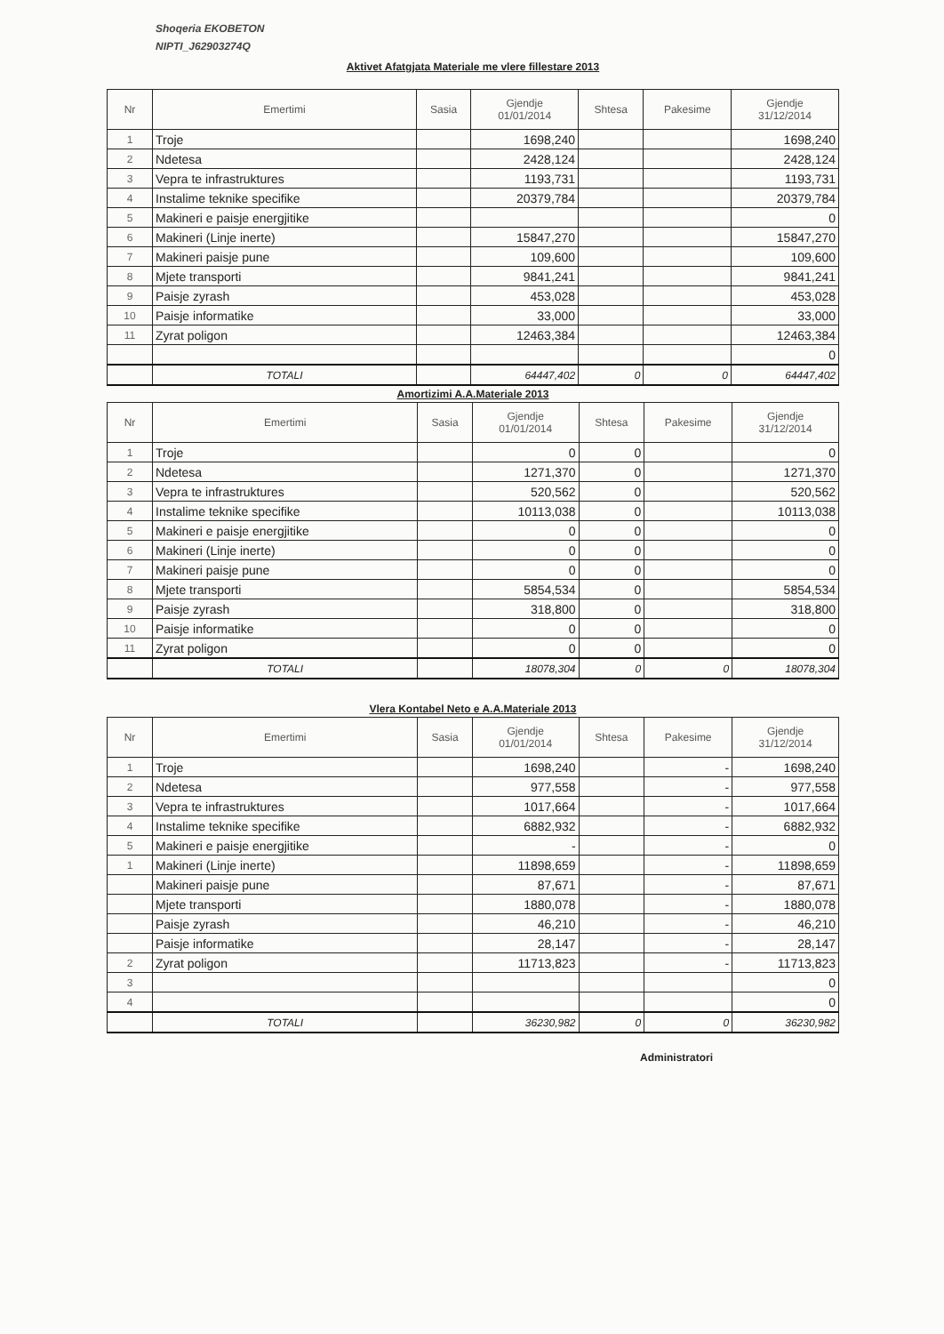Shoqeria EKOBETON
NIPTI_J62903274Q
Aktivet Afatgjata Materiale me vlere fillestare 2013
| Nr | Emertimi | Sasia | Gjendje 01/01/2014 | Shtesa | Pakesime | Gjendje 31/12/2014 |
| --- | --- | --- | --- | --- | --- | --- |
| 1 | Troje | | 1698,240 | | | 1698,240 |
| 2 | Ndetesa | | 2428,124 | | | 2428,124 |
| 3 | Vepra te infrastruktures | | 1193,731 | | | 1193,731 |
| 4 | Instalime teknike specifike | | 20379,784 | | | 20379,784 |
| 5 | Makineri e paisje energjitike | | | | | 0 |
| 6 | Makineri (Linje inerte) | | 15847,270 | | | 15847,270 |
| 7 | Makineri paisje pune | | 109,600 | | | 109,600 |
| 8 | Mjete transporti | | 9841,241 | | | 9841,241 |
| 9 | Paisje zyrash | | 453,028 | | | 453,028 |
| 10 | Paisje informatike | | 33,000 | | | 33,000 |
| 11 | Zyrat poligon | | 12463,384 | | | 12463,384 |
| | | | | | | 0 |
| | TOTALI | | 64447,402 | 0 | 0 | 64447,402 |
Amortizimi A.A.Materiale 2013
| Nr | Emertimi | Sasia | Gjendje 01/01/2014 | Shtesa | Pakesime | Gjendje 31/12/2014 |
| --- | --- | --- | --- | --- | --- | --- |
| 1 | Troje | | 0 | 0 | | 0 |
| 2 | Ndetesa | | 1271,370 | 0 | | 1271,370 |
| 3 | Vepra te infrastruktures | | 520,562 | 0 | | 520,562 |
| 4 | Instalime teknike specifike | | 10113,038 | 0 | | 10113,038 |
| 5 | Makineri e paisje energjitike | | 0 | 0 | | 0 |
| 6 | Makineri (Linje inerte) | | 0 | 0 | | 0 |
| 7 | Makineri paisje pune | | 0 | 0 | | 0 |
| 8 | Mjete transporti | | 5854,534 | 0 | | 5854,534 |
| 9 | Paisje zyrash | | 318,800 | 0 | | 318,800 |
| 10 | Paisje informatike | | 0 | 0 | | 0 |
| 11 | Zyrat poligon | | 0 | 0 | | 0 |
| | TOTALI | | 18078,304 | 0 | 0 | 18078,304 |
Vlera Kontabel Neto e A.A.Materiale 2013
| Nr | Emertimi | Sasia | Gjendje 01/01/2014 | Shtesa | Pakesime | Gjendje 31/12/2014 |
| --- | --- | --- | --- | --- | --- | --- |
| 1 | Troje | | 1698,240 | | - | 1698,240 |
| 2 | Ndetesa | | 977,558 | | - | 977,558 |
| 3 | Vepra te infrastruktures | | 1017,664 | | - | 1017,664 |
| 4 | Instalime teknike specifike | | 6882,932 | | - | 6882,932 |
| 5 | Makineri e paisje energjitike | | - | | - | 0 |
| 1 | Makineri (Linje inerte) | | 11898,659 | | - | 11898,659 |
| | Makineri paisje pune | | 87,671 | | - | 87,671 |
| | Mjete transporti | | 1880,078 | | - | 1880,078 |
| | Paisje zyrash | | 46,210 | | - | 46,210 |
| | Paisje informatike | | 28,147 | | - | 28,147 |
| 2 | Zyrat poligon | | 11713,823 | | - | 11713,823 |
| 3 | | | | | | 0 |
| 4 | | | | | | 0 |
| | TOTALI | | 36230,982 | 0 | 0 | 36230,982 |
Administratori